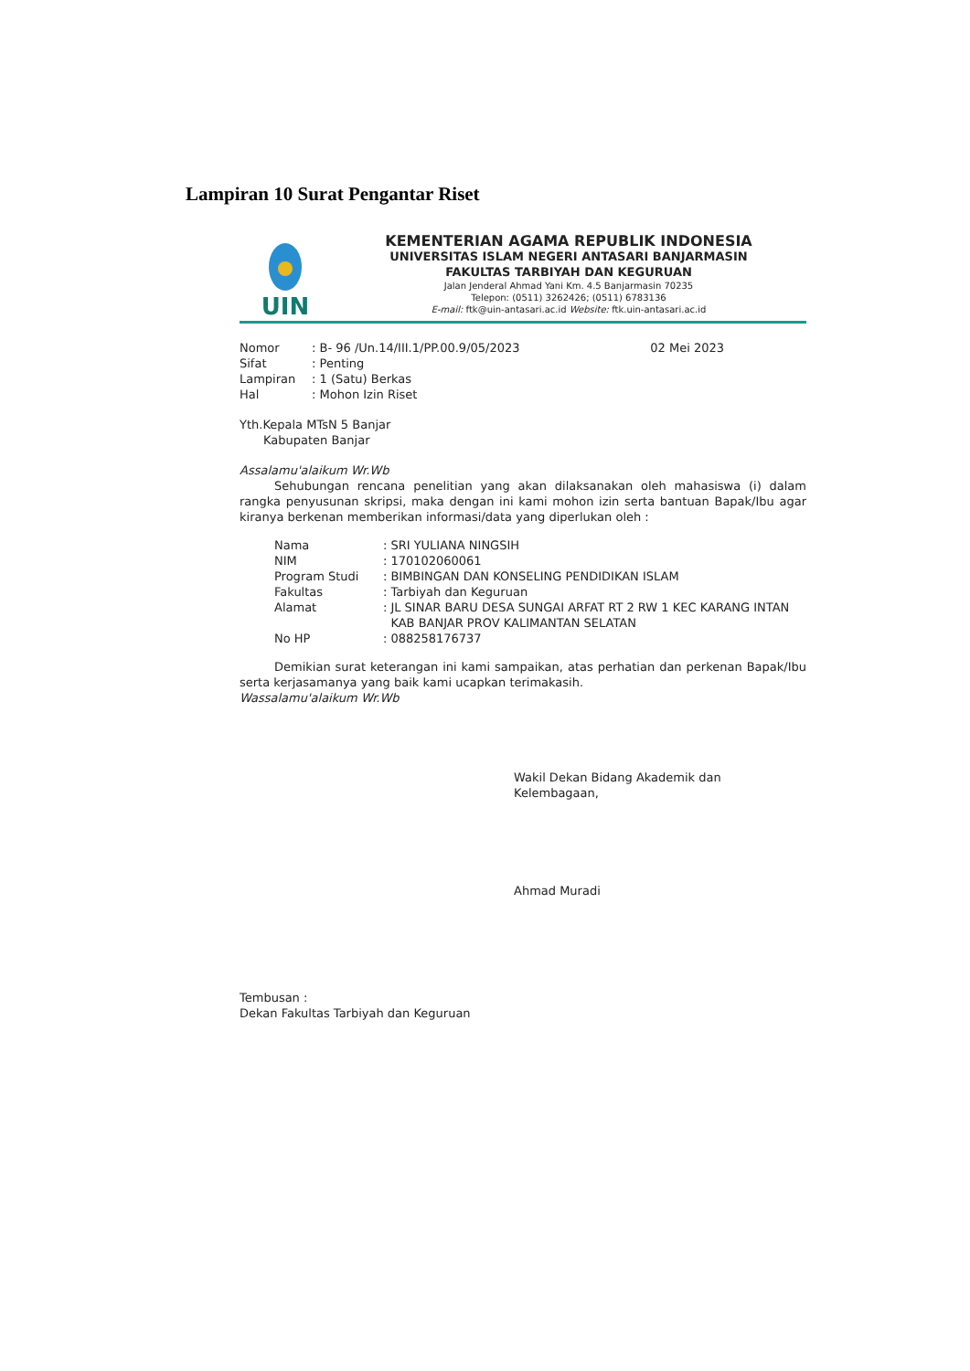Lampiran 10 Surat Pengantar Riset
UIN
KEMENTERIAN AGAMA REPUBLIK INDONESIA
UNIVERSITAS ISLAM NEGERI ANTASARI BANJARMASIN
FAKULTAS TARBIYAH DAN KEGURUAN
Jalan Jenderal Ahmad Yani Km. 4.5 Banjarmasin 70235
Telepon: (0511) 3262426; (0511) 6783136
E-mail: ftk@uin-antasari.ac.id Website: ftk.uin-antasari.ac.id
| Nomor | : B- 96 /Un.14/III.1/PP.00.9/05/2023 |
| Sifat | : Penting |
| Lampiran | : 1 (Satu) Berkas |
| Hal | : Mohon Izin Riset |
02 Mei 2023
Yth.Kepala MTsN 5 Banjar
Kabupaten Banjar
Assalamu'alaikum Wr.Wb
Sehubungan rencana penelitian yang akan dilaksanakan oleh mahasiswa (i) dalam rangka penyusunan skripsi, maka dengan ini kami mohon izin serta bantuan Bapak/Ibu agar kiranya berkenan memberikan informasi/data yang diperlukan oleh :
| Nama | : | SRI YULIANA NINGSIH |
| NIM | : | 170102060061 |
| Program Studi | : | BIMBINGAN DAN KONSELING PENDIDIKAN ISLAM |
| Fakultas | : | Tarbiyah dan Keguruan |
| Alamat | : | JL SINAR BARU DESA SUNGAI ARFAT RT 2 RW 1 KEC KARANG INTAN KAB BANJAR PROV KALIMANTAN SELATAN |
| No HP | : | 088258176737 |
Demikian surat keterangan ini kami sampaikan, atas perhatian dan perkenan Bapak/Ibu serta kerjasamanya yang baik kami ucapkan terimakasih.
Wassalamu'alaikum Wr.Wb
Wakil Dekan Bidang Akademik dan Kelembagaan,
Ahmad Muradi
Tembusan :
Dekan Fakultas Tarbiyah dan Keguruan